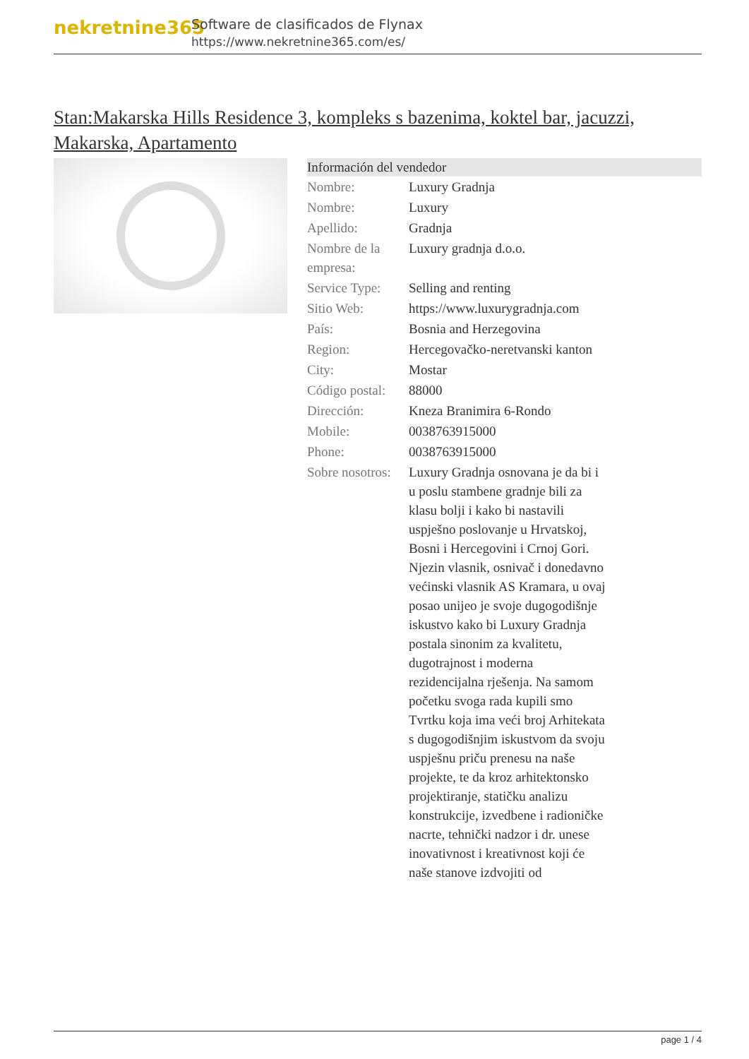nekretnine365
Software de clasificados de Flynax
https://www.nekretnine365.com/es/
Stan:Makarska Hills Residence 3, kompleks s bazenima, koktel bar, jacuzzi, Makarska, Apartamento
| Información del vendedor | |
| --- | --- |
| Nombre: | Luxury Gradnja |
| Nombre: | Luxury |
| Apellido: | Gradnja |
| Nombre de la empresa: | Luxury gradnja d.o.o. |
| Service Type: | Selling and renting |
| Sitio Web: | https://www.luxurygradnja.com |
| País: | Bosnia and Herzegovina |
| Region: | Hercegovačko-neretvanski kanton |
| City: | Mostar |
| Código postal: | 88000 |
| Dirección: | Kneza Branimira 6-Rondo |
| Mobile: | 0038763915000 |
| Phone: | 0038763915000 |
| Sobre nosotros: | Luxury Gradnja osnovana je da bi i u poslu stambene gradnje bili za klasu bolji i kako bi nastavili uspješno poslovanje u Hrvatskoj, Bosni i Hercegovini i Crnoj Gori. Njezin vlasnik, osnivač i donedavno većinski vlasnik AS Kramara, u ovaj posao unijeo je svoje dugogodišnje iskustvo kako bi Luxury Gradnja postala sinonim za kvalitetu, dugotrajnost i moderna rezidencijalna rješenja. Na samom početku svoga rada kupili smo Tvrtku koja ima veći broj Arhitekata s dugogodišnjim iskustvom da svoju uspješnu priču prenesu na naše projekte, te da kroz arhitektonsko projektiranje, statičku analizu konstrukcije, izvedbene i radioničke nacrte, tehnički nadzor i dr. unese inovativnost i kreativnost koji će naše stanove izdvojiti od |
page 1 / 4